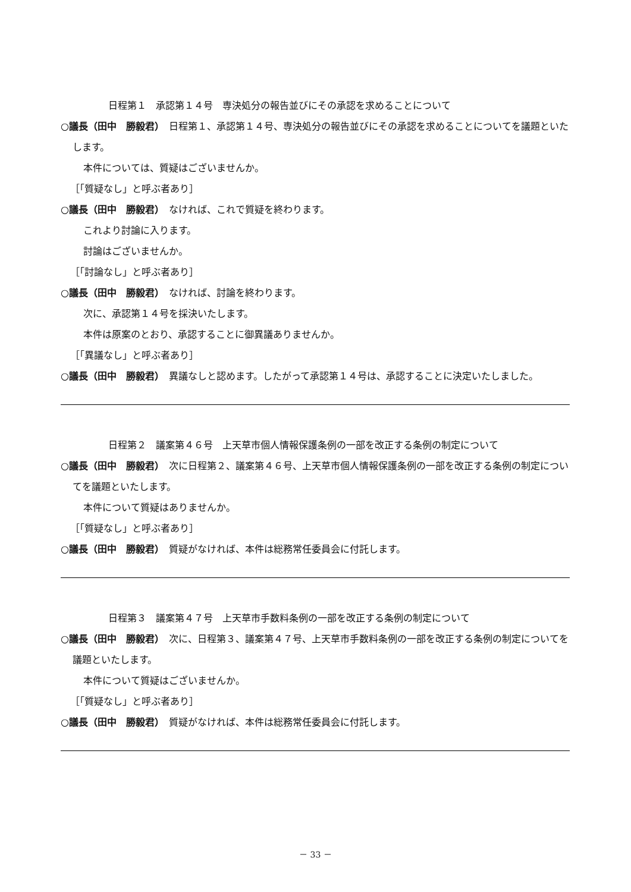日程第１　承認第１４号　専決処分の報告並びにその承認を求めることについて
○議長（田中　勝毅君）　日程第１、承認第１４号、専決処分の報告並びにその承認を求めることについてを議題といたします。
本件については、質疑はございませんか。
［「質疑なし」と呼ぶ者あり］
○議長（田中　勝毅君）　なければ、これで質疑を終わります。
これより討論に入ります。
討論はございませんか。
［「討論なし」と呼ぶ者あり］
○議長（田中　勝毅君）　なければ、討論を終わります。
次に、承認第１４号を採決いたします。
本件は原案のとおり、承認することに御異議ありませんか。
［「異議なし」と呼ぶ者あり］
○議長（田中　勝毅君）　異議なしと認めます。したがって承認第１４号は、承認することに決定いたしました。
日程第２　議案第４６号　上天草市個人情報保護条例の一部を改正する条例の制定について
○議長（田中　勝毅君）　次に日程第２、議案第４６号、上天草市個人情報保護条例の一部を改正する条例の制定についてを議題といたします。
本件について質疑はありませんか。
［「質疑なし」と呼ぶ者あり］
○議長（田中　勝毅君）　質疑がなければ、本件は総務常任委員会に付託します。
日程第３　議案第４７号　上天草市手数料条例の一部を改正する条例の制定について
○議長（田中　勝毅君）　次に、日程第３、議案第４７号、上天草市手数料条例の一部を改正する条例の制定についてを議題といたします。
本件について質疑はございませんか。
［「質疑なし」と呼ぶ者あり］
○議長（田中　勝毅君）　質疑がなければ、本件は総務常任委員会に付託します。
－ 33 －